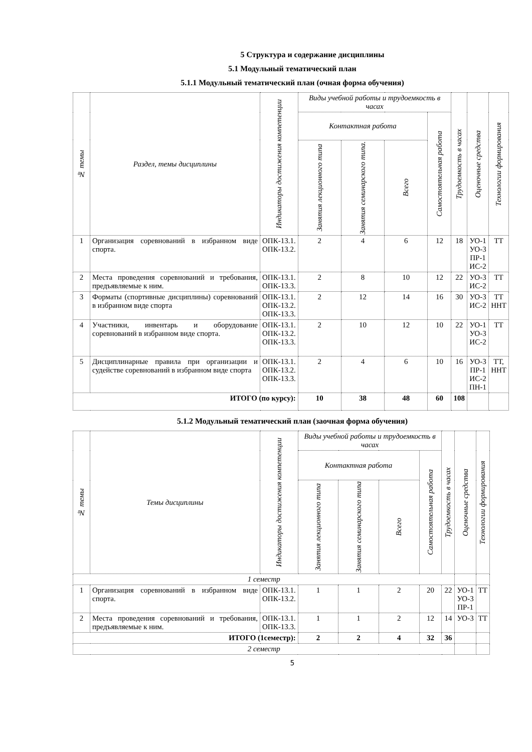5 Структура и содержание дисциплины
5.1 Модульный тематический план
5.1.1 Модульный тематический план (очная форма обучения)
| № темы | Раздел, темы дисциплины | Индикаторы достижения компетенции | Виды учебной работы и трудоемкость в часах | | | | Трудоемкость в часах | Оценочные средства | Технологии формирования |
| --- | --- | --- | --- | --- | --- | --- | --- | --- | --- |
| | | | Контактная работа | | | Самостоятельная работа | | | |
| | | | Занятия лекционного типа | Занятия семинарского типа. | Всего | | | | |
| 1 | Организация соревнований в избранном виде спорта. | ОПК-13.1. ОПК-13.2. | 2 | 4 | 6 | 12 | 18 | УО-1 УО-3 ПР-1 ИС-2 | ТТ |
| 2 | Места проведения соревнований и требования, предъявляемые к ним. | ОПК-13.1. ОПК-13.3. | 2 | 8 | 10 | 12 | 22 | УО-3 ИС-2 | ТТ |
| 3 | Форматы (спортивные дисциплины) соревнований в избранном виде спорта | ОПК-13.1. ОПК-13.2. ОПК-13.3. | 2 | 12 | 14 | 16 | 30 | УО-3 ИС-2 | ТТ ННТ |
| 4 | Участники, инвентарь и оборудование соревнований в избранном виде спорта. | ОПК-13.1. ОПК-13.2. ОПК-13.3. | 2 | 10 | 12 | 10 | 22 | УО-1 УО-3 ИС-2 | ТТ |
| 5 | Дисциплинарные правила при организации и судействе соревнований в избранном виде спорта | ОПК-13.1. ОПК-13.2. ОПК-13.3. | 2 | 4 | 6 | 10 | 16 | УО-3 ПР-1 ИС-2 ПН-1 | ТТ, ННТ |
| ИТОГО (по курсу): | | | 10 | 38 | 48 | 60 | 108 | | |
5.1.2 Модульный тематический план (заочная форма обучения)
| № темы | Темы дисциплины | Индикаторы достижения компетенции | Виды учебной работы и трудоемкость в часах | | | | Трудоемкость в часах | Оценочные средства | Технологии формирования |
| --- | --- | --- | --- | --- | --- | --- | --- | --- | --- |
| | | | Контактная работа | | | Самостоятельная работа | | | |
| | | | Занятия лекционного типа | Занятия семинарского типа | Всего | | | | |
| 1 семестр | | | | | | | | | |
| 1 | Организация соревнований в избранном виде спорта. | ОПК-13.1. ОПК-13.2. | 1 | 1 | 2 | 20 | 22 | УО-1 УО-3 ПР-1 | ТТ |
| 2 | Места проведения соревнований и требования, предъявляемые к ним. | ОПК-13.1. ОПК-13.3. | 1 | 1 | 2 | 12 | 14 | УО-3 | ТТ |
| ИТОГО (1семестр): | | | 2 | 2 | 4 | 32 | 36 | | |
| 2 семестр | | | | | | | | | |
5